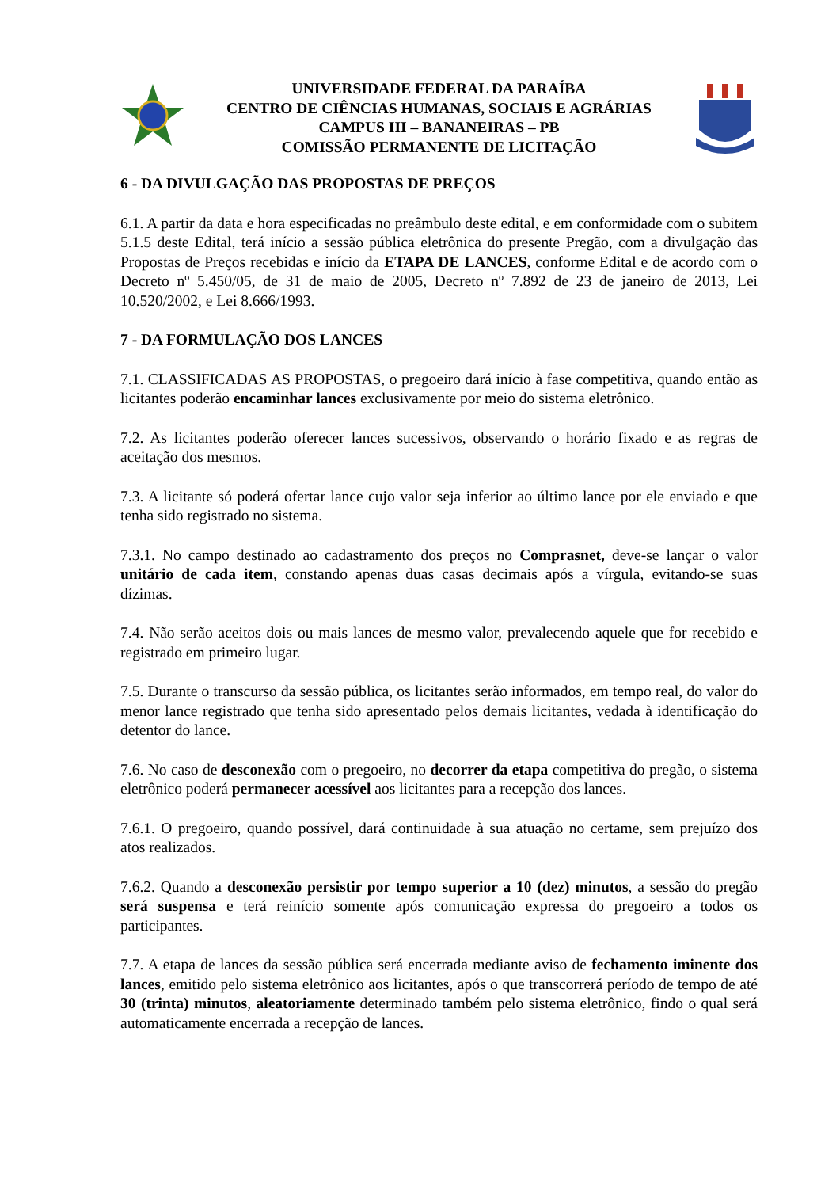UNIVERSIDADE FEDERAL DA PARAÍBA
CENTRO DE CIÊNCIAS HUMANAS, SOCIAIS E AGRÁRIAS
CAMPUS III – BANANEIRAS – PB
COMISSÃO PERMANENTE DE LICITAÇÃO
6 - DA DIVULGAÇÃO DAS PROPOSTAS DE PREÇOS
6.1. A partir da data e hora especificadas no preâmbulo deste edital, e em conformidade com o subitem 5.1.5 deste Edital, terá início a sessão pública eletrônica do presente Pregão, com a divulgação das Propostas de Preços recebidas e início da ETAPA DE LANCES, conforme Edital e de acordo com o Decreto nº 5.450/05, de 31 de maio de 2005, Decreto nº 7.892 de 23 de janeiro de 2013, Lei 10.520/2002, e Lei 8.666/1993.
7 - DA FORMULAÇÃO DOS LANCES
7.1. CLASSIFICADAS AS PROPOSTAS, o pregoeiro dará início à fase competitiva, quando então as licitantes poderão encaminhar lances exclusivamente por meio do sistema eletrônico.
7.2. As licitantes poderão oferecer lances sucessivos, observando o horário fixado e as regras de aceitação dos mesmos.
7.3. A licitante só poderá ofertar lance cujo valor seja inferior ao último lance por ele enviado e que tenha sido registrado no sistema.
7.3.1. No campo destinado ao cadastramento dos preços no Comprasnet, deve-se lançar o valor unitário de cada item, constando apenas duas casas decimais após a vírgula, evitando-se suas dízimas.
7.4. Não serão aceitos dois ou mais lances de mesmo valor, prevalecendo aquele que for recebido e registrado em primeiro lugar.
7.5. Durante o transcurso da sessão pública, os licitantes serão informados, em tempo real, do valor do menor lance registrado que tenha sido apresentado pelos demais licitantes, vedada à identificação do detentor do lance.
7.6. No caso de desconexão com o pregoeiro, no decorrer da etapa competitiva do pregão, o sistema eletrônico poderá permanecer acessível aos licitantes para a recepção dos lances.
7.6.1. O pregoeiro, quando possível, dará continuidade à sua atuação no certame, sem prejuízo dos atos realizados.
7.6.2. Quando a desconexão persistir por tempo superior a 10 (dez) minutos, a sessão do pregão será suspensa e terá reinício somente após comunicação expressa do pregoeiro a todos os participantes.
7.7. A etapa de lances da sessão pública será encerrada mediante aviso de fechamento iminente dos lances, emitido pelo sistema eletrônico aos licitantes, após o que transcorrerá período de tempo de até 30 (trinta) minutos, aleatoriamente determinado também pelo sistema eletrônico, findo o qual será automaticamente encerrada a recepção de lances.